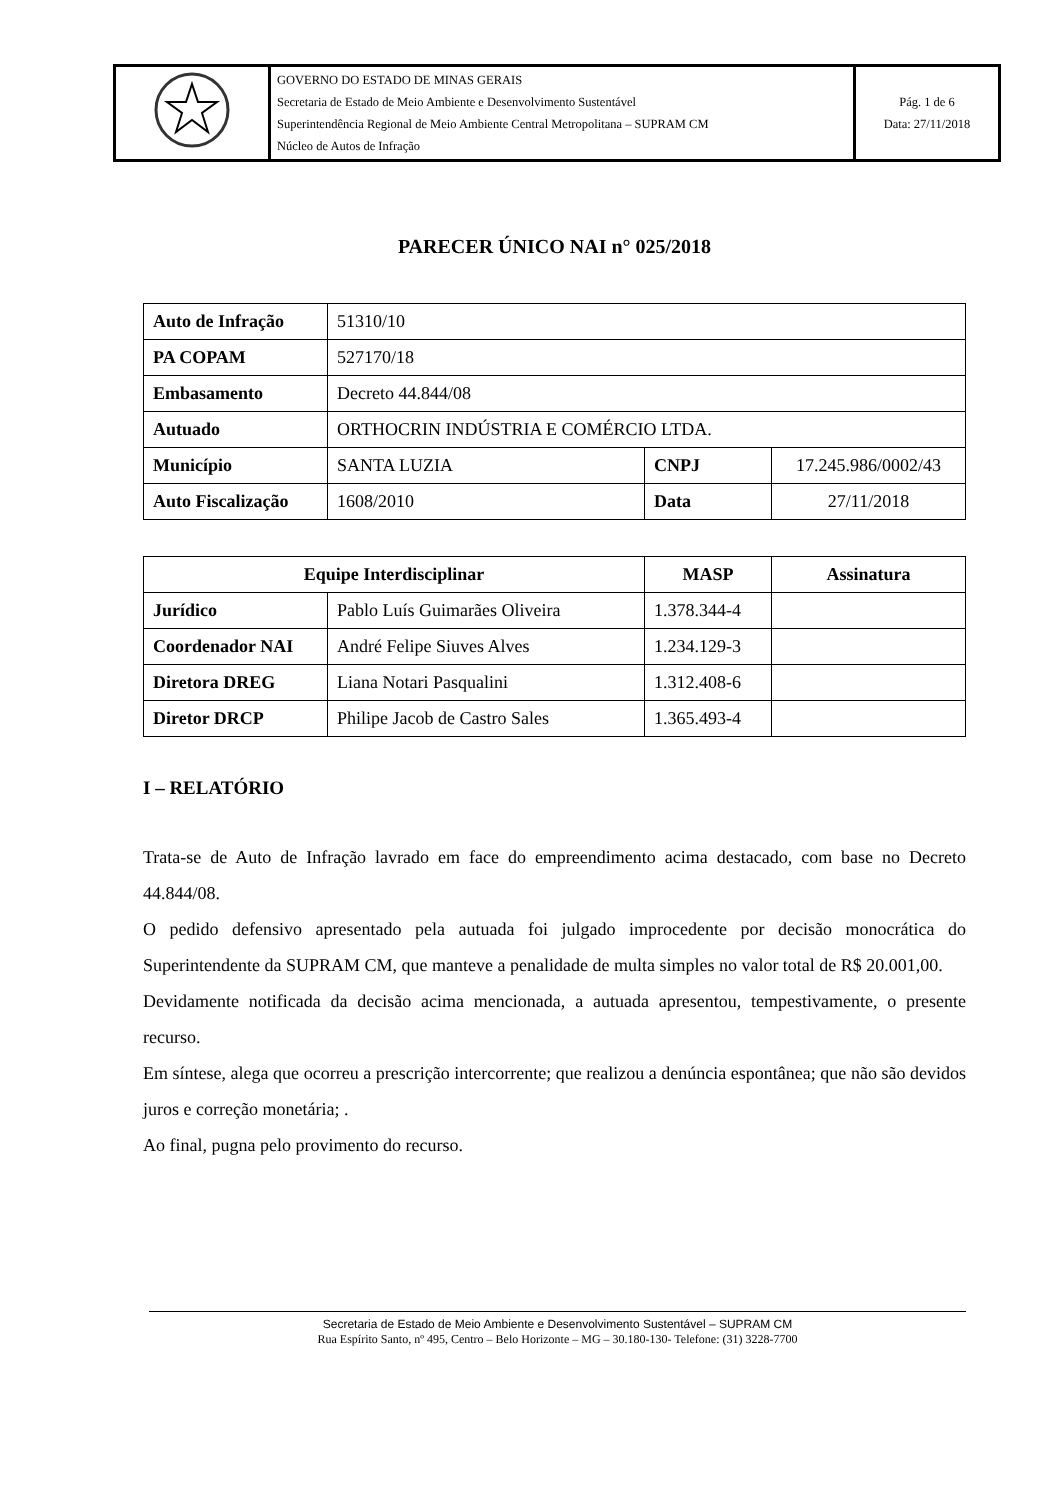| | GOVERNO DO ESTADO DE MINAS GERAIS Secretaria de Estado de Meio Ambiente e Desenvolvimento Sustentável Superintendência Regional de Meio Ambiente Central Metropolitana – SUPRAM CM Núcleo de Autos de Infração | Pág. 1 de 6 Data: 27/11/2018 |
PARECER ÚNICO NAI n° 025/2018
| Auto de Infração | 51310/10 | | |
| PA COPAM | 527170/18 | | |
| Embasamento | Decreto 44.844/08 | | |
| Autuado | ORTHOCRIN INDÚSTRIA E COMÉRCIO LTDA. | | |
| Município | SANTA LUZIA | CNPJ | 17.245.986/0002/43 |
| Auto Fiscalização | 1608/2010 | Data | 27/11/2018 |
| Equipe Interdisciplinar | | MASP | Assinatura |
| --- | --- | --- | --- |
| Jurídico | Pablo Luís Guimarães Oliveira | 1.378.344-4 | |
| Coordenador NAI | André Felipe Siuves Alves | 1.234.129-3 | |
| Diretora DREG | Liana Notari Pasqualini | 1.312.408-6 | |
| Diretor DRCP | Philipe Jacob de Castro Sales | 1.365.493-4 | |
I – RELATÓRIO
Trata-se de Auto de Infração lavrado em face do empreendimento acima destacado, com base no Decreto 44.844/08.
O pedido defensivo apresentado pela autuada foi julgado improcedente por decisão monocrática do Superintendente da SUPRAM CM, que manteve a penalidade de multa simples no valor total de R$ 20.001,00.
Devidamente notificada da decisão acima mencionada, a autuada apresentou, tempestivamente, o presente recurso.
Em síntese, alega que ocorreu a prescrição intercorrente; que realizou a denúncia espontânea; que não são devidos juros e correção monetária; .
Ao final, pugna pelo provimento do recurso.
Secretaria de Estado de Meio Ambiente e Desenvolvimento Sustentável – SUPRAM CM
Rua Espírito Santo, nº 495, Centro – Belo Horizonte – MG – 30.180-130- Telefone: (31) 3228-7700